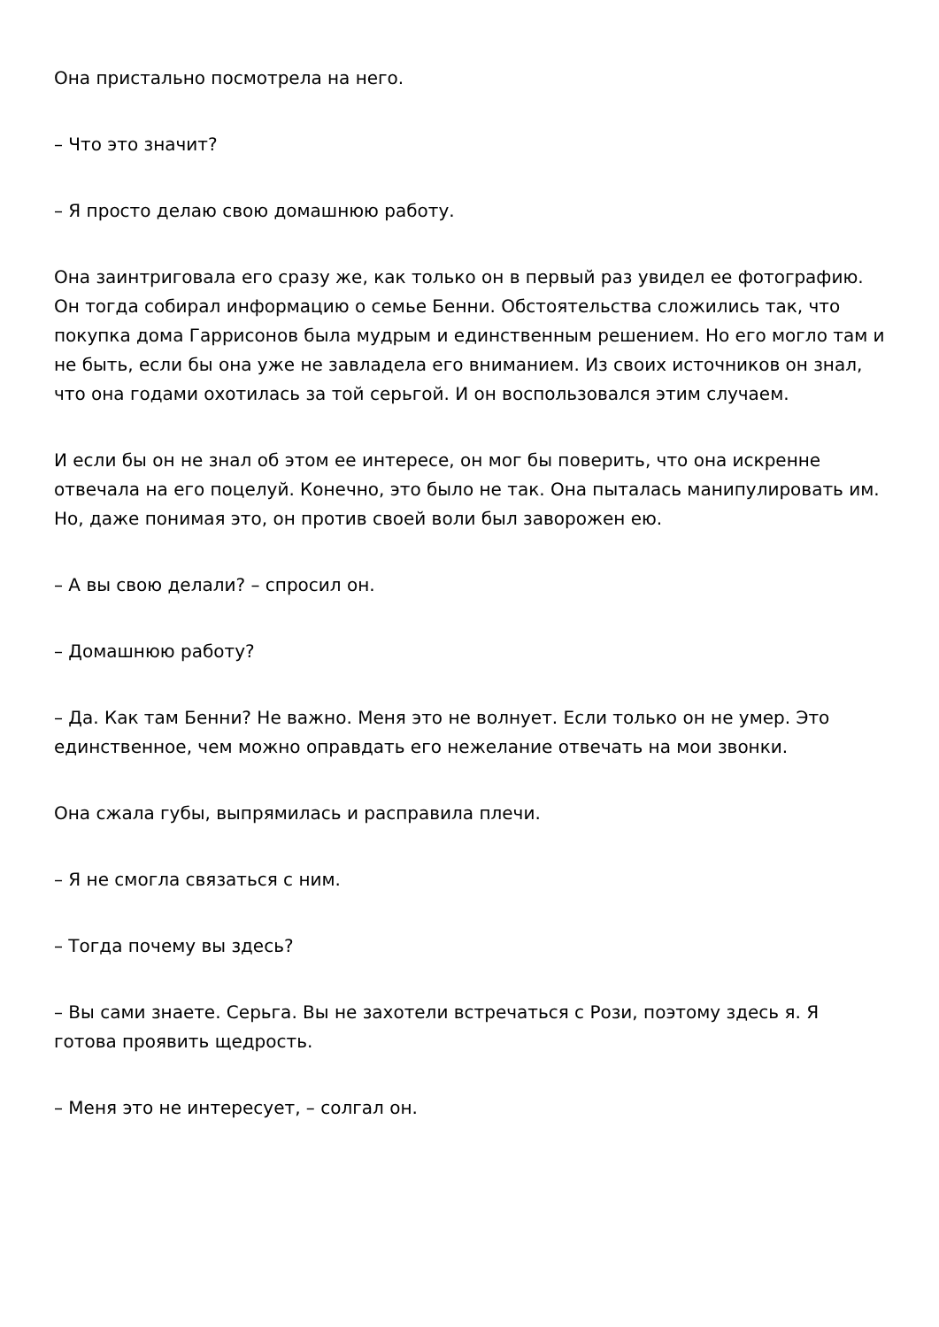Она пристально посмотрела на него.
– Что это значит?
– Я просто делаю свою домашнюю работу.
Она заинтриговала его сразу же, как только он в первый раз увидел ее фотографию. Он тогда собирал информацию о семье Бенни. Обстоятельства сложились так, что покупка дома Гаррисонов была мудрым и единственным решением. Но его могло там и не быть, если бы она уже не завладела его вниманием. Из своих источников он знал, что она годами охотилась за той серьгой. И он воспользовался этим случаем.
И если бы он не знал об этом ее интересе, он мог бы поверить, что она искренне отвечала на его поцелуй. Конечно, это было не так. Она пыталась манипулировать им. Но, даже понимая это, он против своей воли был заворожен ею.
– А вы свою делали? – спросил он.
– Домашнюю работу?
– Да. Как там Бенни? Не важно. Меня это не волнует. Если только он не умер. Это единственное, чем можно оправдать его нежелание отвечать на мои звонки.
Она сжала губы, выпрямилась и расправила плечи.
– Я не смогла связаться с ним.
– Тогда почему вы здесь?
– Вы сами знаете. Серьга. Вы не захотели встречаться с Рози, поэтому здесь я. Я готова проявить щедрость.
– Меня это не интересует, – солгал он.